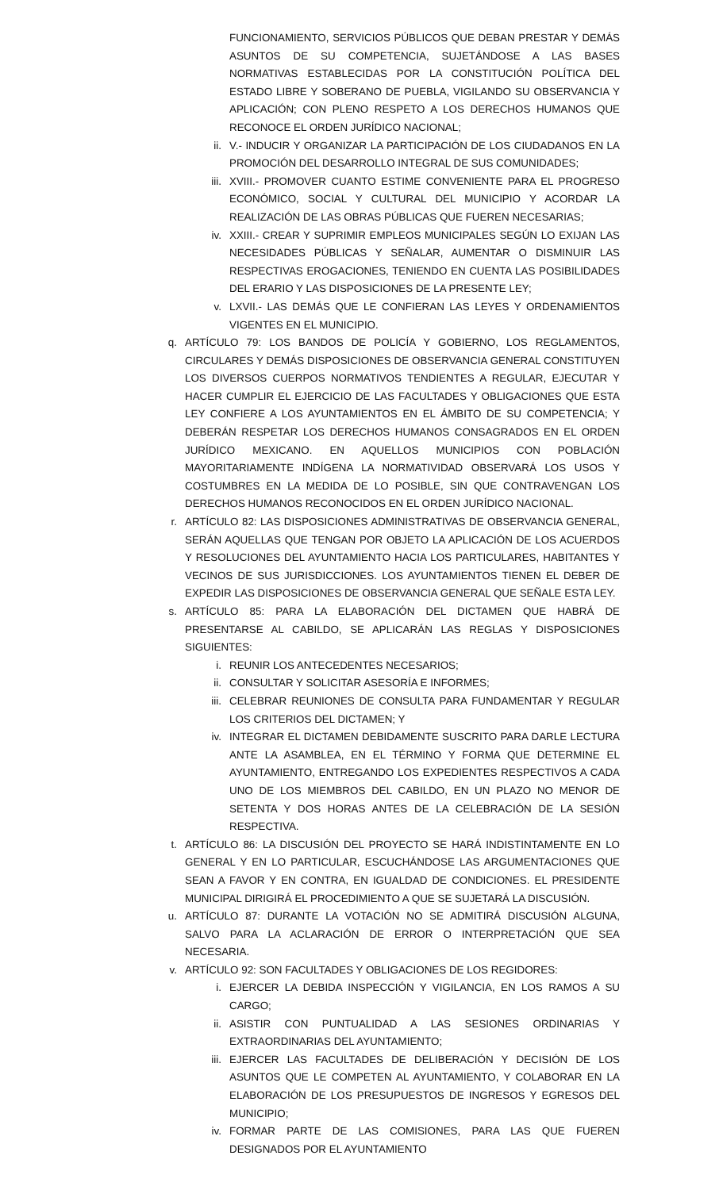FUNCIONAMIENTO, SERVICIOS PÚBLICOS QUE DEBAN PRESTAR Y DEMÁS ASUNTOS DE SU COMPETENCIA, SUJETÁNDOSE A LAS BASES NORMATIVAS ESTABLECIDAS POR LA CONSTITUCIÓN POLÍTICA DEL ESTADO LIBRE Y SOBERANO DE PUEBLA, VIGILANDO SU OBSERVANCIA Y APLICACIÓN; CON PLENO RESPETO A LOS DERECHOS HUMANOS QUE RECONOCE EL ORDEN JURÍDICO NACIONAL;
ii. V.- INDUCIR Y ORGANIZAR LA PARTICIPACIÓN DE LOS CIUDADANOS EN LA PROMOCIÓN DEL DESARROLLO INTEGRAL DE SUS COMUNIDADES;
iii. XVIII.- PROMOVER CUANTO ESTIME CONVENIENTE PARA EL PROGRESO ECONÓMICO, SOCIAL Y CULTURAL DEL MUNICIPIO Y ACORDAR LA REALIZACIÓN DE LAS OBRAS PÚBLICAS QUE FUEREN NECESARIAS;
iv. XXIII.- CREAR Y SUPRIMIR EMPLEOS MUNICIPALES SEGÚN LO EXIJAN LAS NECESIDADES PÚBLICAS Y SEÑALAR, AUMENTAR O DISMINUIR LAS RESPECTIVAS EROGACIONES, TENIENDO EN CUENTA LAS POSIBILIDADES DEL ERARIO Y LAS DISPOSICIONES DE LA PRESENTE LEY;
v. LXVII.- LAS DEMÁS QUE LE CONFIERAN LAS LEYES Y ORDENAMIENTOS VIGENTES EN EL MUNICIPIO.
q. ARTÍCULO 79: LOS BANDOS DE POLICÍA Y GOBIERNO, LOS REGLAMENTOS, CIRCULARES Y DEMÁS DISPOSICIONES DE OBSERVANCIA GENERAL CONSTITUYEN LOS DIVERSOS CUERPOS NORMATIVOS TENDIENTES A REGULAR, EJECUTAR Y HACER CUMPLIR EL EJERCICIO DE LAS FACULTADES Y OBLIGACIONES QUE ESTA LEY CONFIERE A LOS AYUNTAMIENTOS EN EL ÁMBITO DE SU COMPETENCIA; Y DEBERÁN RESPETAR LOS DERECHOS HUMANOS CONSAGRADOS EN EL ORDEN JURÍDICO MEXICANO. EN AQUELLOS MUNICIPIOS CON POBLACIÓN MAYORITARIAMENTE INDÍGENA LA NORMATIVIDAD OBSERVARÁ LOS USOS Y COSTUMBRES EN LA MEDIDA DE LO POSIBLE, SIN QUE CONTRAVENGAN LOS DERECHOS HUMANOS RECONOCIDOS EN EL ORDEN JURÍDICO NACIONAL.
r. ARTÍCULO 82: LAS DISPOSICIONES ADMINISTRATIVAS DE OBSERVANCIA GENERAL, SERÁN AQUELLAS QUE TENGAN POR OBJETO LA APLICACIÓN DE LOS ACUERDOS Y RESOLUCIONES DEL AYUNTAMIENTO HACIA LOS PARTICULARES, HABITANTES Y VECINOS DE SUS JURISDICCIONES. LOS AYUNTAMIENTOS TIENEN EL DEBER DE EXPEDIR LAS DISPOSICIONES DE OBSERVANCIA GENERAL QUE SEÑALE ESTA LEY.
s. ARTÍCULO 85: PARA LA ELABORACIÓN DEL DICTAMEN QUE HABRÁ DE PRESENTARSE AL CABILDO, SE APLICARÁN LAS REGLAS Y DISPOSICIONES SIGUIENTES:
i. REUNIR LOS ANTECEDENTES NECESARIOS;
ii. CONSULTAR Y SOLICITAR ASESORÍA E INFORMES;
iii. CELEBRAR REUNIONES DE CONSULTA PARA FUNDAMENTAR Y REGULAR LOS CRITERIOS DEL DICTAMEN; Y
iv. INTEGRAR EL DICTAMEN DEBIDAMENTE SUSCRITO PARA DARLE LECTURA ANTE LA ASAMBLEA, EN EL TÉRMINO Y FORMA QUE DETERMINE EL AYUNTAMIENTO, ENTREGANDO LOS EXPEDIENTES RESPECTIVOS A CADA UNO DE LOS MIEMBROS DEL CABILDO, EN UN PLAZO NO MENOR DE SETENTA Y DOS HORAS ANTES DE LA CELEBRACIÓN DE LA SESIÓN RESPECTIVA.
t. ARTÍCULO 86: LA DISCUSIÓN DEL PROYECTO SE HARÁ INDISTINTAMENTE EN LO GENERAL Y EN LO PARTICULAR, ESCUCHÁNDOSE LAS ARGUMENTACIONES QUE SEAN A FAVOR Y EN CONTRA, EN IGUALDAD DE CONDICIONES. EL PRESIDENTE MUNICIPAL DIRIGIRÁ EL PROCEDIMIENTO A QUE SE SUJETARÁ LA DISCUSIÓN.
u. ARTÍCULO 87: DURANTE LA VOTACIÓN NO SE ADMITIRÁ DISCUSIÓN ALGUNA, SALVO PARA LA ACLARACIÓN DE ERROR O INTERPRETACIÓN QUE SEA NECESARIA.
v. ARTÍCULO 92: SON FACULTADES Y OBLIGACIONES DE LOS REGIDORES:
i. EJERCER LA DEBIDA INSPECCIÓN Y VIGILANCIA, EN LOS RAMOS A SU CARGO;
ii. ASISTIR CON PUNTUALIDAD A LAS SESIONES ORDINARIAS Y EXTRAORDINARIAS DEL AYUNTAMIENTO;
iii. EJERCER LAS FACULTADES DE DELIBERACIÓN Y DECISIÓN DE LOS ASUNTOS QUE LE COMPETEN AL AYUNTAMIENTO, Y COLABORAR EN LA ELABORACIÓN DE LOS PRESUPUESTOS DE INGRESOS Y EGRESOS DEL MUNICIPIO;
iv. FORMAR PARTE DE LAS COMISIONES, PARA LAS QUE FUEREN DESIGNADOS POR EL AYUNTAMIENTO